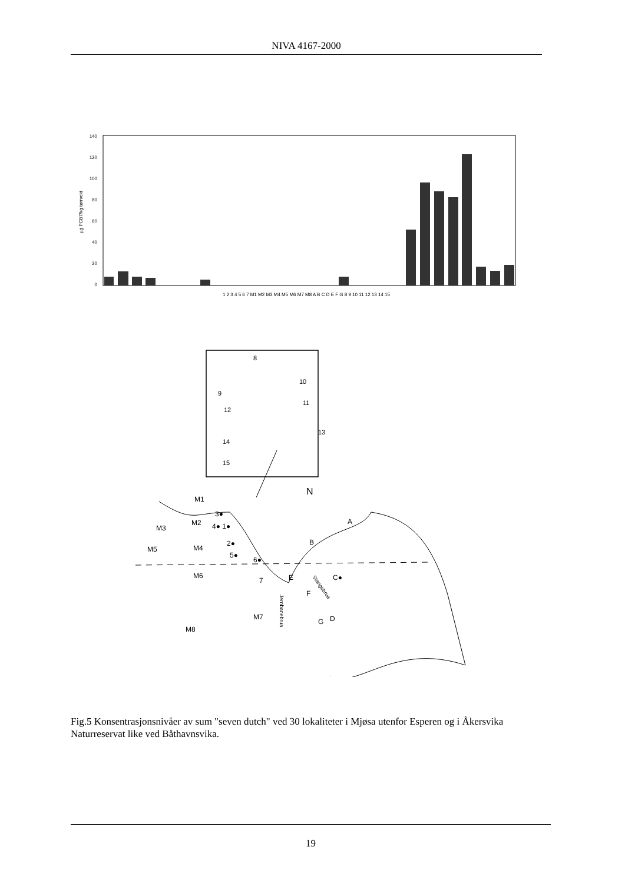NIVA 4167-2000
140
120
100
80
60
40
20
0
µg PCB7/kg tørrvekt
1 2 3 4 5 6 7 M1 M2 M3 M4 M5 M6 M7 M8 A B C D E F G 8 9 10 11 12 13 14 15
N
8
10
9
11
12
13
14
15
M1
3●
M2
4● 1●
M3
2●
M5
M4
5●
6●
7
M6
E
F
C●
A
B
M7
G
D
M8
Jernbanebrua
Stangebrua
Fig.5 Konsentrasjonsnivåer av sum "seven dutch" ved 30 lokaliteter i Mjøsa utenfor Esperen og i Åkersvika Naturreservat like ved Båthavnsvika.
19